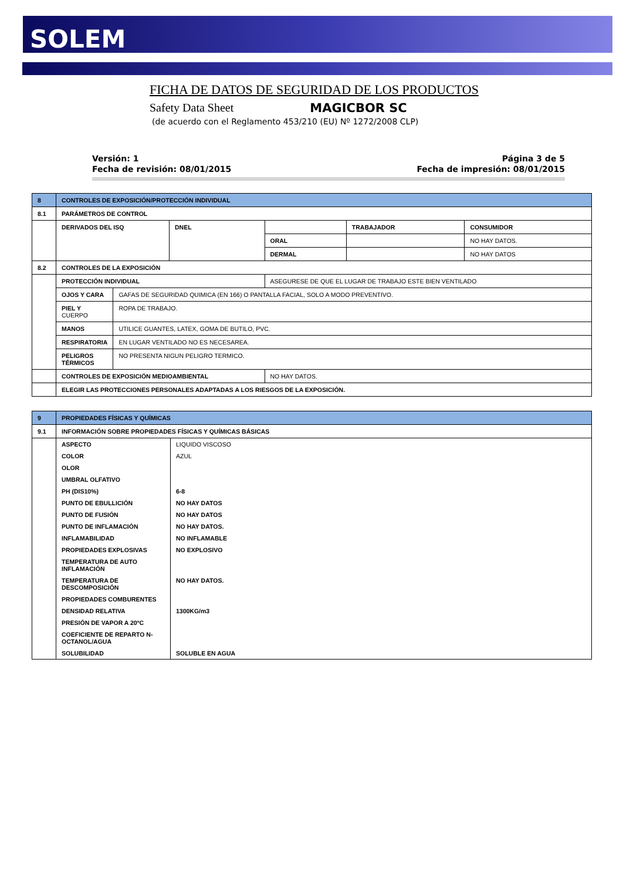SOLEM
FICHA DE DATOS DE SEGURIDAD DE LOS PRODUCTOS
Safety Data Sheet MAGICBOR SC
(de acuerdo con el Reglamento 453/210 (EU) Nº 1272/2008 CLP)
Versión: 1
Fecha de revisión: 08/01/2015
Página 3 de 5
Fecha de impresión: 08/01/2015
| 8 | CONTROLES DE EXPOSICIÓN/PROTECCIÓN INDIVIDUAL | | | | | |
| 8.1 | PARÁMETROS DE CONTROL | | | | | |
| | DERIVADOS DEL ISQ | | DNEL | | TRABAJADOR | CONSUMIDOR |
| | | | | ORAL | | NO HAY DATOS. |
| | | | | DERMAL | | NO HAY DATOS |
| 8.2 | CONTROLES DE LA EXPOSICIÓN | | | | | |
| | PROTECCIÓN INDIVIDUAL | | | ASEGURESE DE QUE EL LUGAR DE TRABAJO ESTE BIEN VENTILADO | | |
| | OJOS Y CARA | GAFAS DE SEGURIDAD QUIMICA (EN 166) O PANTALLA FACIAL, SOLO A MODO PREVENTIVO. | | | | |
| | PIEL Y CUERPO | ROPA DE TRABAJO. | | | | |
| | MANOS | UTILICE GUANTES, LATEX, GOMA DE BUTILO, PVC. | | | | |
| | RESPIRATORIA | EN LUGAR VENTILADO NO ES NECESAREA. | | | | |
| | PELIGROS TÉRMICOS | NO PRESENTA NIGUN PELIGRO TERMICO. | | | | |
| | CONTROLES DE EXPOSICIÓN MEDIOAMBIENTAL | | | NO HAY DATOS. | | |
| | ELEGIR LAS PROTECCIONES PERSONALES ADAPTADAS A LOS RIESGOS DE LA EXPOSICIÓN. | | | | | |
| 9 | PROPIEDADES FÍSICAS Y QUÍMICAS | |
| 9.1 | INFORMACIÓN SOBRE PROPIEDADES FÍSICAS Y QUÍMICAS BÁSICAS | |
| | ASPECTO | LIQUIDO VISCOSO |
| | COLOR | AZUL |
| | OLOR | |
| | UMBRAL OLFATIVO | |
| | PH (DIS10%) | 6-8 |
| | PUNTO DE EBULLICIÓN | NO HAY DATOS |
| | PUNTO DE FUSIÓN | NO HAY DATOS |
| | PUNTO DE INFLAMACIÓN | NO HAY DATOS. |
| | INFLAMABILIDAD | NO INFLAMABLE |
| | PROPIEDADES EXPLOSIVAS | NO EXPLOSIVO |
| | TEMPERATURA DE AUTO INFLAMACIÓN | |
| | TEMPERATURA DE DESCOMPOSICIÓN | NO HAY DATOS. |
| | PROPIEDADES COMBURENTES | |
| | DENSIDAD RELATIVA | 1300KG/m3 |
| | PRESIÓN DE VAPOR A 20ºC | |
| | COEFICIENTE DE REPARTO N-OCTANOL/AGUA | |
| | SOLUBILIDAD | SOLUBLE EN AGUA |